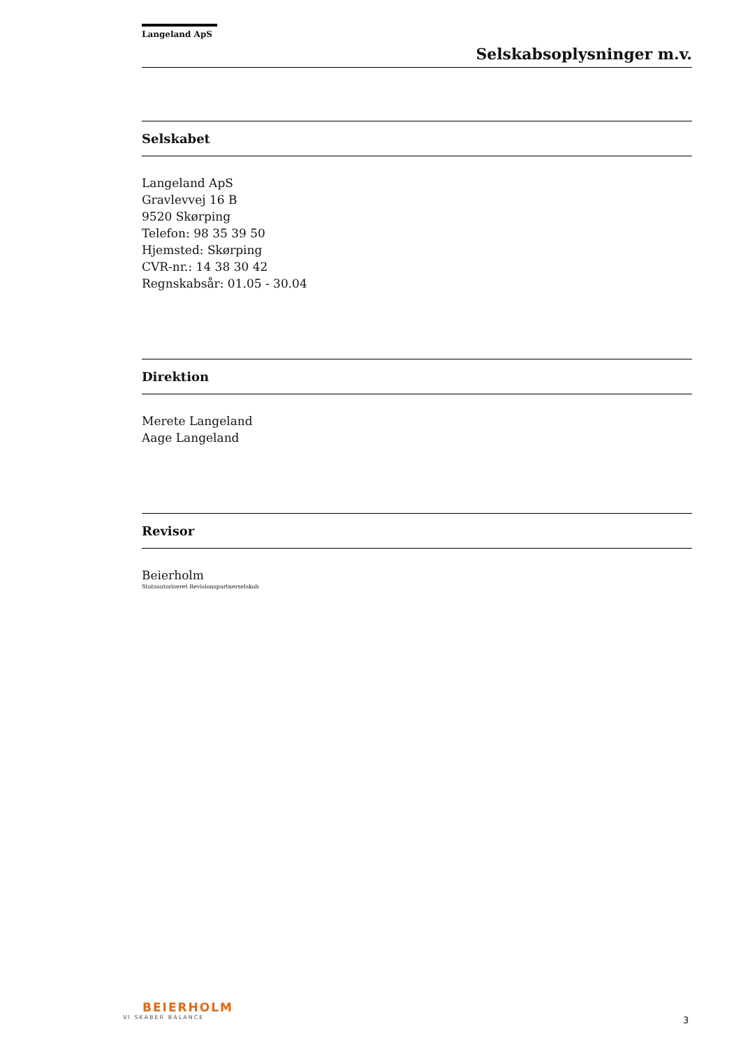Langeland ApS
Selskabsoplysninger m.v.
Selskabet
Langeland ApS
Gravlevvej 16 B
9520 Skørping
Telefon: 98 35 39 50
Hjemsted: Skørping
CVR-nr.: 14 38 30 42
Regnskabsår: 01.05 - 30.04
Direktion
Merete Langeland
Aage Langeland
Revisor
Beierholm
Statsautoriseret Revisionspartnerselskab
BEIERHOLM
VI SKABER BALANCE
3